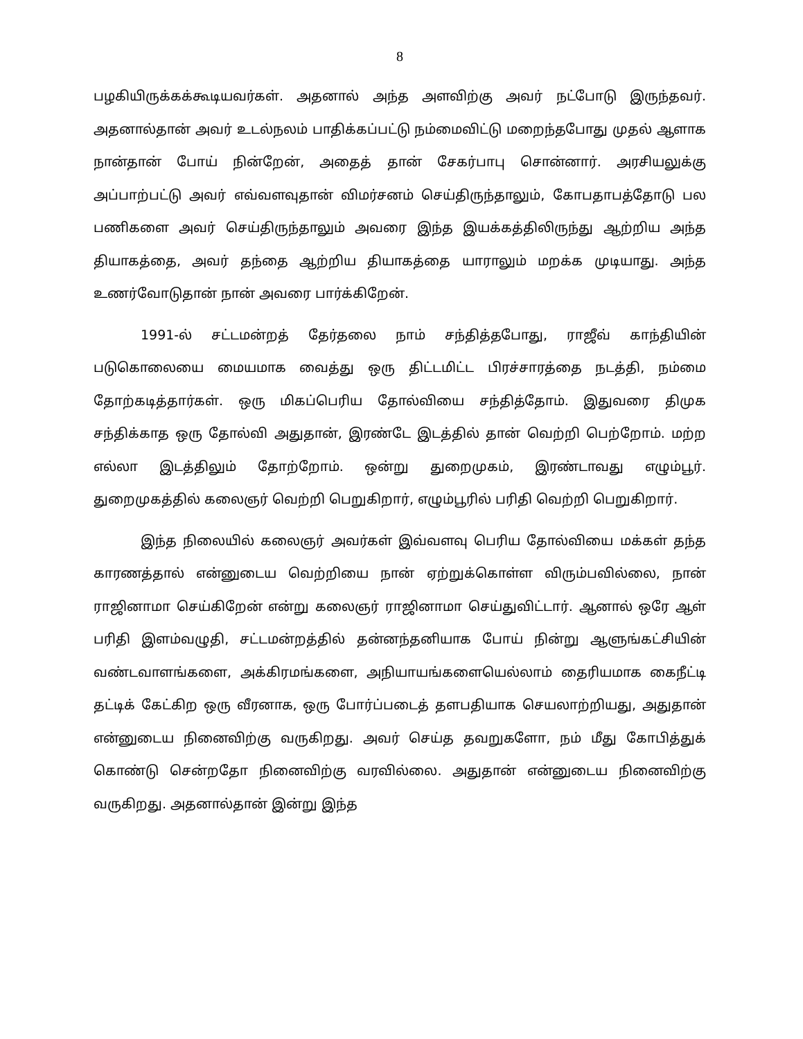8
பழகியிருக்கக்கூடியவர்கள். அதனால் அந்த அளவிற்கு அவர் நட்போடு இருந்தவர். அதனால்தான் அவர் உடல்நலம் பாதிக்கப்பட்டு நம்மைவிட்டு மறைந்தபோது முதல் ஆளாக நான்தான் போய் நின்றேன், அதைத் தான் சேகர்பாபு சொன்னார். அரசியலுக்கு அப்பாற்பட்டு அவர் எவ்வளவுதான் விமர்சனம் செய்திருந்தாலும், கோபதாபத்தோடு பல பணிகளை அவர் செய்திருந்தாலும் அவரை இந்த இயக்கத்திலிருந்து ஆற்றிய அந்த தியாகத்தை, அவர் தந்தை ஆற்றிய தியாகத்தை யாராலும் மறக்க முடியாது. அந்த உணர்வோடுதான் நான் அவரை பார்க்கிறேன்.
1991-ல் சட்டமன்றத் தேர்தலை நாம் சந்தித்தபோது, ராஜீவ் காந்தியின் படுகொலையை மையமாக வைத்து ஒரு திட்டமிட்ட பிரச்சாரத்தை நடத்தி, நம்மை தோற்கடித்தார்கள். ஒரு மிகப்பெரிய தோல்வியை சந்தித்தோம். இதுவரை திமுக சந்திக்காத ஒரு தோல்வி அதுதான், இரண்டே இடத்தில் தான் வெற்றி பெற்றோம். மற்ற எல்லா இடத்திலும் தோற்றோம். ஒன்று துறைமுகம், இரண்டாவது எழும்பூர். துறைமுகத்தில் கலைஞர் வெற்றி பெறுகிறார், எழும்பூரில் பரிதி வெற்றி பெறுகிறார்.
இந்த நிலையில் கலைஞர் அவர்கள் இவ்வளவு பெரிய தோல்வியை மக்கள் தந்த காரணத்தால் என்னுடைய வெற்றியை நான் ஏற்றுக்கொள்ள விரும்பவில்லை, நான் ராஜினாமா செய்கிறேன் என்று கலைஞர் ராஜினாமா செய்துவிட்டார். ஆனால் ஒரே ஆள் பரிதி இளம்வழுதி, சட்டமன்றத்தில் தன்னந்தனியாக போய் நின்று ஆளுங்கட்சியின் வண்டவாளங்களை, அக்கிரமங்களை, அநியாயங்களையெல்லாம் தைரியமாக கைநீட்டி தட்டிக் கேட்கிற ஒரு வீரனாக, ஒரு போர்ப்படைத் தளபதியாக செயலாற்றியது, அதுதான் என்னுடைய நினைவிற்கு வருகிறது. அவர் செய்த தவறுகளோ, நம் மீது கோபித்துக் கொண்டு சென்றதோ நினைவிற்கு வரவில்லை. அதுதான் என்னுடைய நினைவிற்கு வருகிறது. அதனால்தான் இன்று இந்த